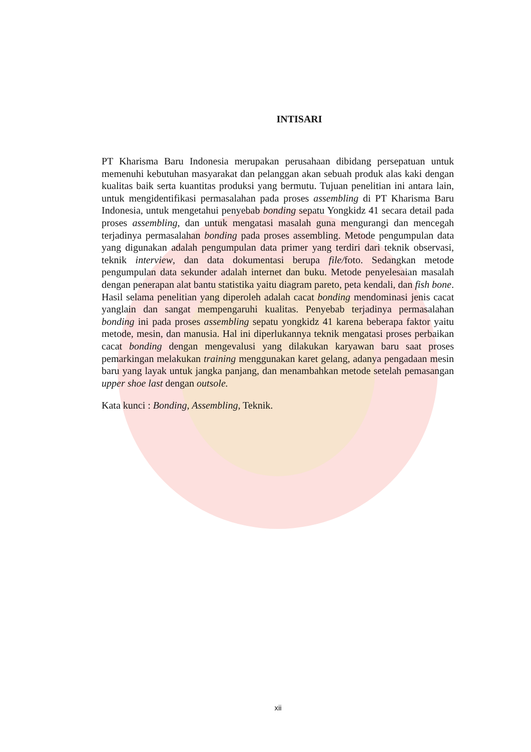INTISARI
PT Kharisma Baru Indonesia merupakan perusahaan dibidang persepatuan untuk memenuhi kebutuhan masyarakat dan pelanggan akan sebuah produk alas kaki dengan kualitas baik serta kuantitas produksi yang bermutu. Tujuan penelitian ini antara lain, untuk mengidentifikasi permasalahan pada proses assembling di PT Kharisma Baru Indonesia, untuk mengetahui penyebab bonding sepatu Yongkidz 41 secara detail pada proses assembling, dan untuk mengatasi masalah guna mengurangi dan mencegah terjadinya permasalahan bonding pada proses assembling. Metode pengumpulan data yang digunakan adalah pengumpulan data primer yang terdiri dari teknik observasi, teknik interview, dan data dokumentasi berupa file/foto. Sedangkan metode pengumpulan data sekunder adalah internet dan buku. Metode penyelesaian masalah dengan penerapan alat bantu statistika yaitu diagram pareto, peta kendali, dan fish bone. Hasil selama penelitian yang diperoleh adalah cacat bonding mendominasi jenis cacat yanglain dan sangat mempengaruhi kualitas. Penyebab terjadinya permasalahan bonding ini pada proses assembling sepatu yongkidz 41 karena beberapa faktor yaitu metode, mesin, dan manusia. Hal ini diperlukannya teknik mengatasi proses perbaikan cacat bonding dengan mengevalusi yang dilakukan karyawan baru saat proses pemarkingan melakukan training menggunakan karet gelang, adanya pengadaan mesin baru yang layak untuk jangka panjang, dan menambahkan metode setelah pemasangan upper shoe last dengan outsole.
Kata kunci : Bonding, Assembling, Teknik.
xii